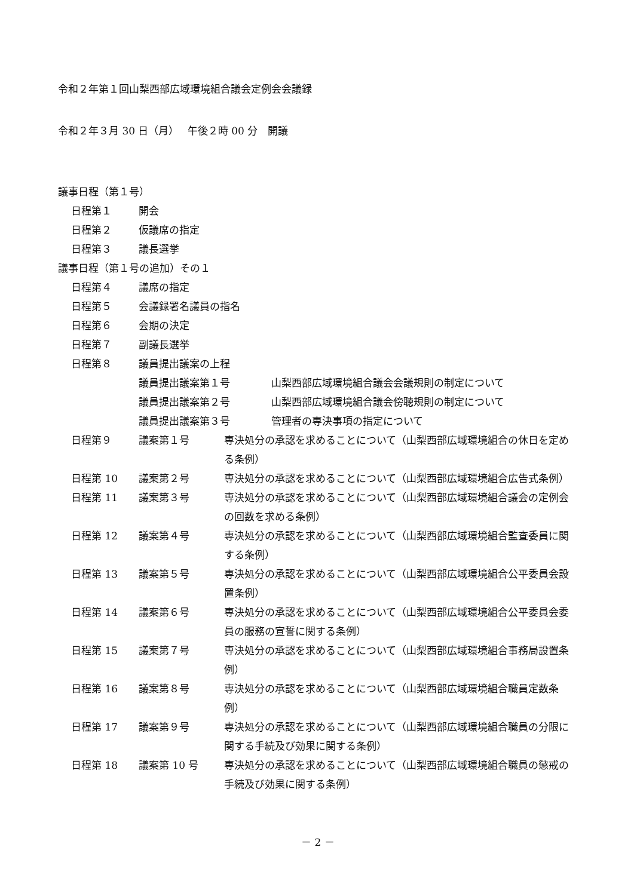令和２年第１回山梨西部広域環境組合議会定例会会議録
令和２年３月 30 日（月）　 午後２時 00 分　開議
議事日程（第１号）
日程第１ 開会
日程第２ 仮議席の指定
日程第３ 議長選挙
議事日程（第１号の追加）その１
日程第４ 議席の指定
日程第５ 会議録署名議員の指名
日程第６ 会期の決定
日程第７ 副議長選挙
日程第８ 議員提出議案の上程
議員提出議案第１号 山梨西部広域環境組合議会会議規則の制定について
議員提出議案第２号 山梨西部広域環境組合議会傍聴規則の制定について
議員提出議案第３号 管理者の専決事項の指定について
日程第９ 議案第１号 専決処分の承認を求めることについて（山梨西部広域環境組合の休日を定める条例）
日程第 10 議案第２号 専決処分の承認を求めることについて（山梨西部広域環境組合広告式条例）
日程第 11 議案第３号 専決処分の承認を求めることについて（山梨西部広域環境組合議会の定例会の回数を求める条例）
日程第 12 議案第４号 専決処分の承認を求めることについて（山梨西部広域環境組合監査委員に関する条例）
日程第 13 議案第５号 専決処分の承認を求めることについて（山梨西部広域環境組合公平委員会設置条例）
日程第 14 議案第６号 専決処分の承認を求めることについて（山梨西部広域環境組合公平委員会委員の服務の宣誓に関する条例）
日程第 15 議案第７号 専決処分の承認を求めることについて（山梨西部広域環境組合事務局設置条例）
日程第 16 議案第８号 専決処分の承認を求めることについて（山梨西部広域環境組合職員定数条例）
日程第 17 議案第９号 専決処分の承認を求めることについて（山梨西部広域環境組合職員の分限に関する手続及び効果に関する条例）
日程第 18 議案第 10 号 専決処分の承認を求めることについて（山梨西部広域環境組合職員の懲戒の手続及び効果に関する条例）
－ 2 －